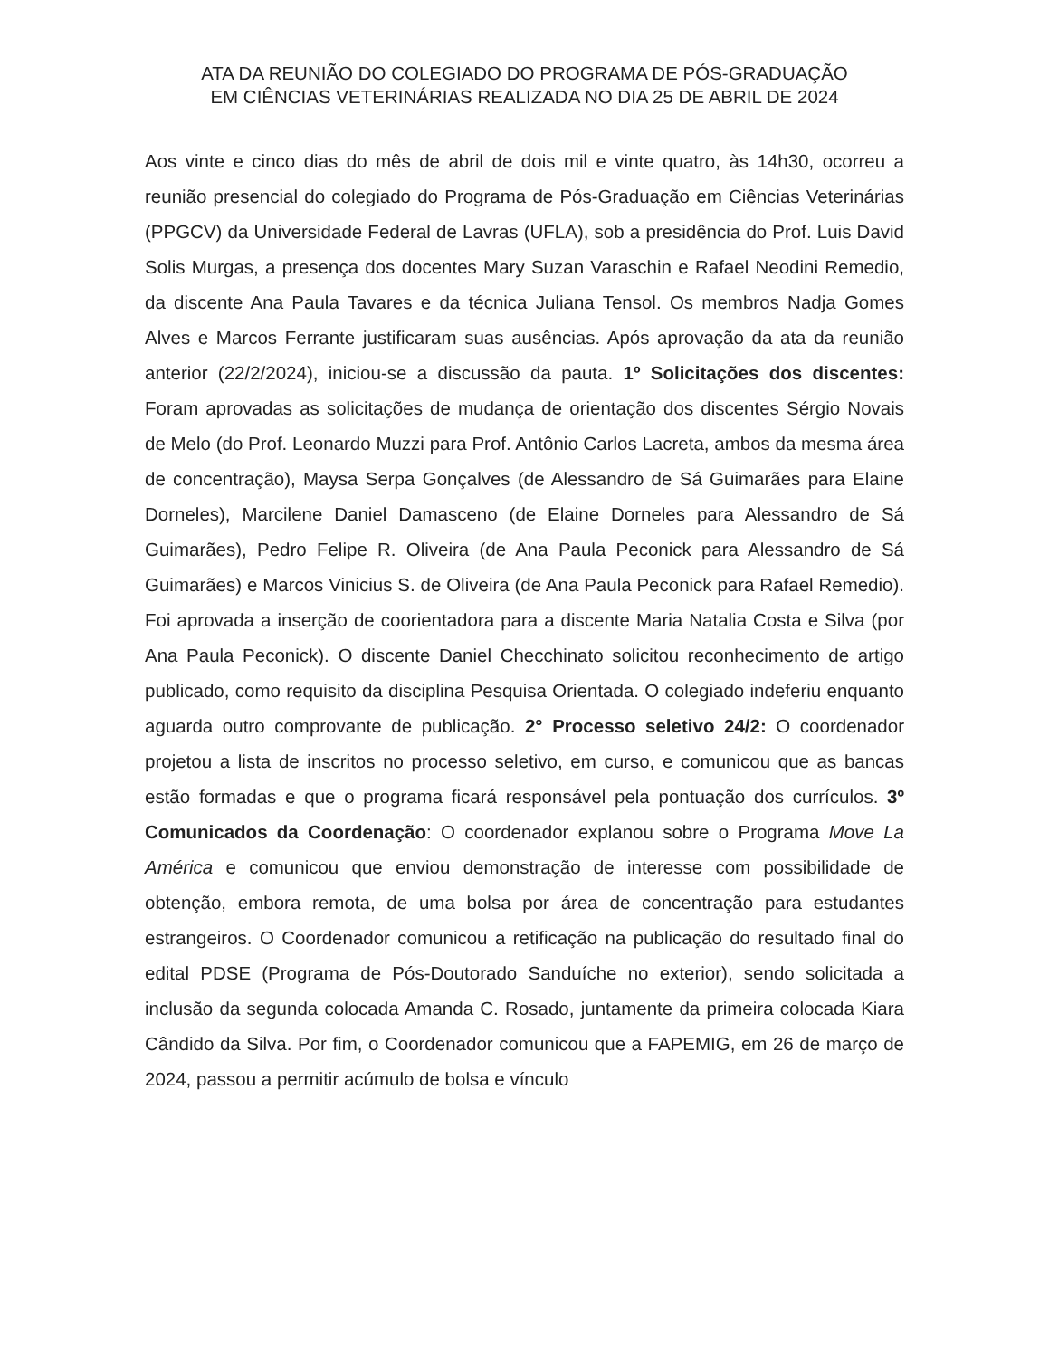ATA DA REUNIÃO DO COLEGIADO DO PROGRAMA DE PÓS-GRADUAÇÃO
EM CIÊNCIAS VETERINÁRIAS REALIZADA NO DIA 25 DE ABRIL DE 2024
Aos vinte e cinco dias do mês de abril de dois mil e vinte quatro, às 14h30, ocorreu a reunião presencial do colegiado do Programa de Pós-Graduação em Ciências Veterinárias (PPGCV) da Universidade Federal de Lavras (UFLA), sob a presidência do Prof. Luis David Solis Murgas, a presença dos docentes Mary Suzan Varaschin e Rafael Neodini Remedio, da discente Ana Paula Tavares e da técnica Juliana Tensol. Os membros Nadja Gomes Alves e Marcos Ferrante justificaram suas ausências. Após aprovação da ata da reunião anterior (22/2/2024), iniciou-se a discussão da pauta. 1º Solicitações dos discentes: Foram aprovadas as solicitações de mudança de orientação dos discentes Sérgio Novais de Melo (do Prof. Leonardo Muzzi para Prof. Antônio Carlos Lacreta, ambos da mesma área de concentração), Maysa Serpa Gonçalves (de Alessandro de Sá Guimarães para Elaine Dorneles), Marcilene Daniel Damasceno (de Elaine Dorneles para Alessandro de Sá Guimarães), Pedro Felipe R. Oliveira (de Ana Paula Peconick para Alessandro de Sá Guimarães) e Marcos Vinicius S. de Oliveira (de Ana Paula Peconick para Rafael Remedio). Foi aprovada a inserção de coorientadora para a discente Maria Natalia Costa e Silva (por Ana Paula Peconick). O discente Daniel Checchinato solicitou reconhecimento de artigo publicado, como requisito da disciplina Pesquisa Orientada. O colegiado indeferiu enquanto aguarda outro comprovante de publicação. 2° Processo seletivo 24/2: O coordenador projetou a lista de inscritos no processo seletivo, em curso, e comunicou que as bancas estão formadas e que o programa ficará responsável pela pontuação dos currículos. 3º Comunicados da Coordenação: O coordenador explanou sobre o Programa Move La América e comunicou que enviou demonstração de interesse com possibilidade de obtenção, embora remota, de uma bolsa por área de concentração para estudantes estrangeiros. O Coordenador comunicou a retificação na publicação do resultado final do edital PDSE (Programa de Pós-Doutorado Sanduíche no exterior), sendo solicitada a inclusão da segunda colocada Amanda C. Rosado, juntamente da primeira colocada Kiara Cândido da Silva. Por fim, o Coordenador comunicou que a FAPEMIG, em 26 de março de 2024, passou a permitir acúmulo de bolsa e vínculo